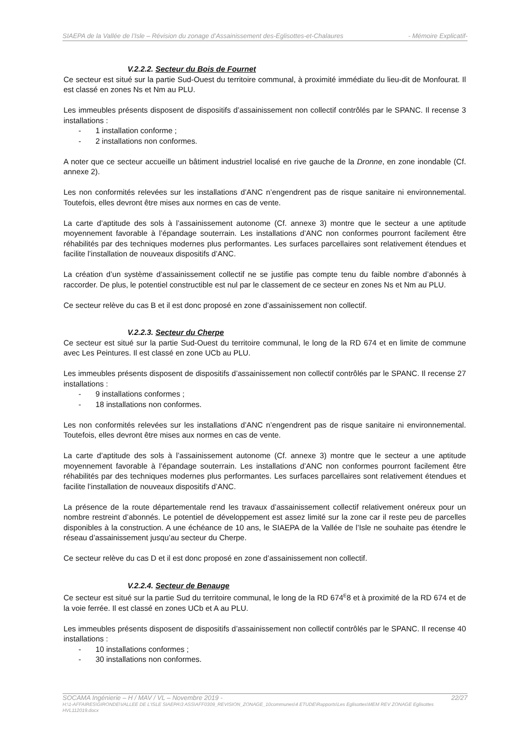SIAEPA de la Vallée de l’Isle – Révision du zonage d’Assainissement des-Eglisottes-et-Chalaures - Mémoire Explicatif-
V.2.2.2. Secteur du Bois de Fournet
Ce secteur est situé sur la partie Sud-Ouest du territoire communal, à proximité immédiate du lieu-dit de Monfourat. Il est classé en zones Ns et Nm au PLU.
Les immeubles présents disposent de dispositifs d’assainissement non collectif contrôlés par le SPANC. Il recense 3 installations :
- 1 installation conforme ;
- 2 installations non conformes.
A noter que ce secteur accueille un bâtiment industriel localisé en rive gauche de la Dronne, en zone inondable (Cf. annexe 2).
Les non conformités relevées sur les installations d’ANC n’engendrent pas de risque sanitaire ni environnemental. Toutefois, elles devront être mises aux normes en cas de vente.
La carte d’aptitude des sols à l’assainissement autonome (Cf. annexe 3) montre que le secteur a une aptitude moyennement favorable à l’épandage souterrain. Les installations d’ANC non conformes pourront facilement être réhabilités par des techniques modernes plus performantes. Les surfaces parcellaires sont relativement étendues et facilite l’installation de nouveaux dispositifs d’ANC.
La création d’un système d’assainissement collectif ne se justifie pas compte tenu du faible nombre d’abonnés à raccorder. De plus, le potentiel constructible est nul par le classement de ce secteur en zones Ns et Nm au PLU.
Ce secteur relève du cas B et il est donc proposé en zone d’assainissement non collectif.
V.2.2.3. Secteur du Cherpe
Ce secteur est situé sur la partie Sud-Ouest du territoire communal, le long de la RD 674 et en limite de commune avec Les Peintures. Il est classé en zone UCb au PLU.
Les immeubles présents disposent de dispositifs d’assainissement non collectif contrôlés par le SPANC. Il recense 27 installations :
- 9 installations conformes ;
- 18 installations non conformes.
Les non conformités relevées sur les installations d’ANC n’engendrent pas de risque sanitaire ni environnemental. Toutefois, elles devront être mises aux normes en cas de vente.
La carte d’aptitude des sols à l’assainissement autonome (Cf. annexe 3) montre que le secteur a une aptitude moyennement favorable à l’épandage souterrain. Les installations d’ANC non conformes pourront facilement être réhabilités par des techniques modernes plus performantes. Les surfaces parcellaires sont relativement étendues et facilite l’installation de nouveaux dispositifs d’ANC.
La présence de la route départementale rend les travaux d’assainissement collectif relativement onéreux pour un nombre restreint d’abonnés. Le potentiel de développement est assez limité sur la zone car il reste peu de parcelles disponibles à la construction. A une échéance de 10 ans, le SIAEPA de la Vallée de l’Isle ne souhaite pas étendre le réseau d’assainissement jusqu’au secteur du Cherpe.
Ce secteur relève du cas D et il est donc proposé en zone d’assainissement non collectif.
V.2.2.4. Secteur de Benauge
Ce secteur est situé sur la partie Sud du territoire communal, le long de la RD 674<sup>E</sup>8 et à proximité de la RD 674 et de la voie ferrée. Il est classé en zones UCb et A au PLU.
Les immeubles présents disposent de dispositifs d’assainissement non collectif contrôlés par le SPANC. Il recense 40 installations :
- 10 installations conformes ;
- 30 installations non conformes.
SOCAMA Ingénierie – H / MAV / VL – Novembre 2019 - 22/27
H:\1-AFFAIRES\GIRONDE\VALLEE DE L'ISLE SIAEPA\3 ASS\AFF0309_REVISION_ZONAGE_10communes\4 ETUDE\Rapports\Les Eglisottes\MEM REV ZONAGE Eglisottes HVL112019.docx